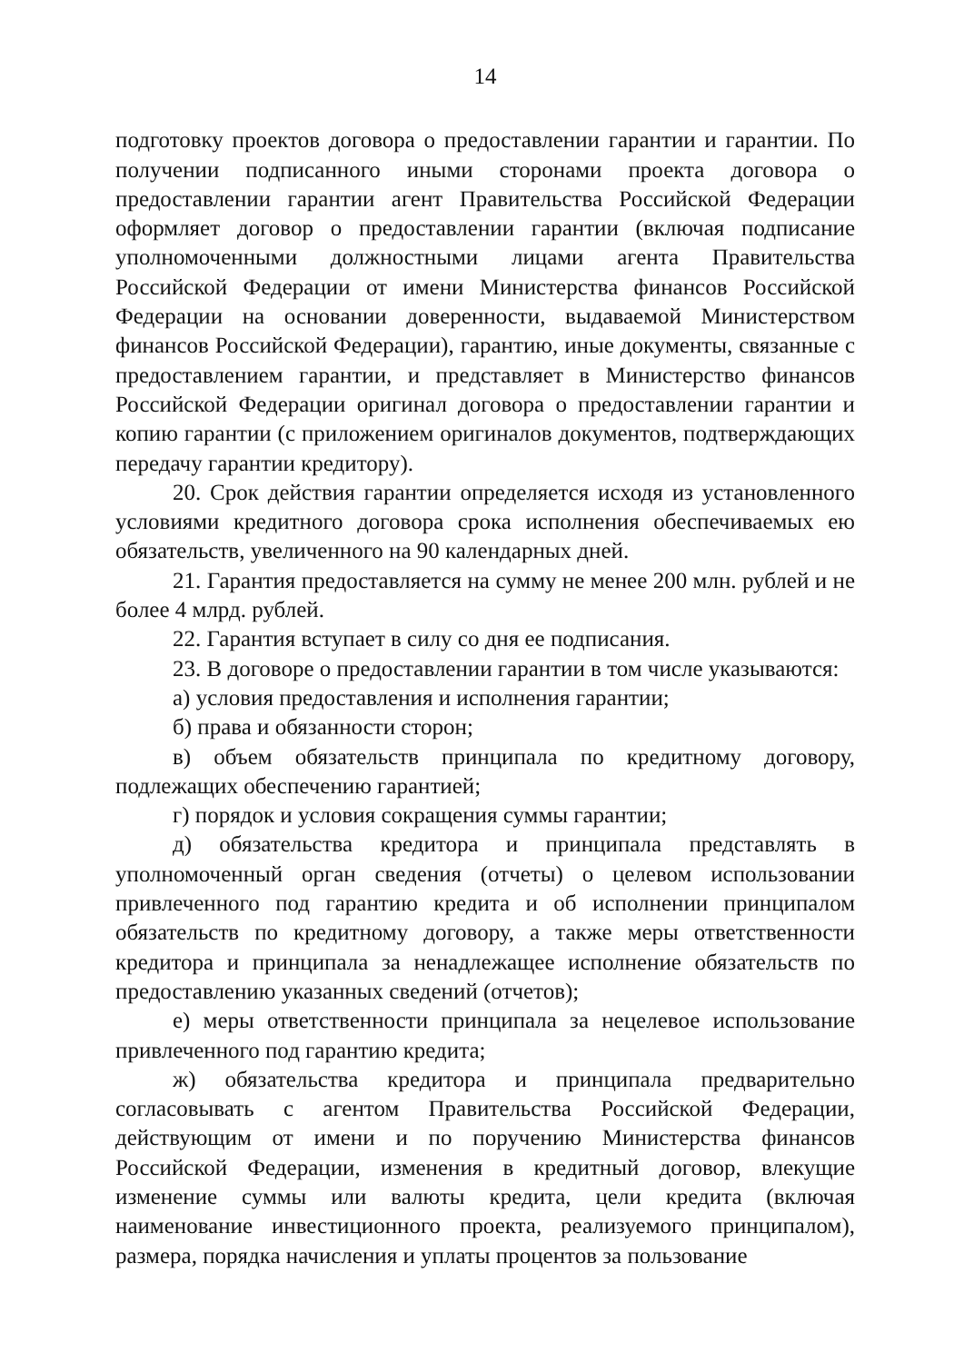14
подготовку проектов договора о предоставлении гарантии и гарантии. По получении подписанного иными сторонами проекта договора о предоставлении гарантии агент Правительства Российской Федерации оформляет договор о предоставлении гарантии (включая подписание уполномоченными должностными лицами агента Правительства Российской Федерации от имени Министерства финансов Российской Федерации на основании доверенности, выдаваемой Министерством финансов Российской Федерации), гарантию, иные документы, связанные с предоставлением гарантии, и представляет в Министерство финансов Российской Федерации оригинал договора о предоставлении гарантии и копию гарантии (с приложением оригиналов документов, подтверждающих передачу гарантии кредитору).
20. Срок действия гарантии определяется исходя из установленного условиями кредитного договора срока исполнения обеспечиваемых ею обязательств, увеличенного на 90 календарных дней.
21. Гарантия предоставляется на сумму не менее 200 млн. рублей и не более 4 млрд. рублей.
22. Гарантия вступает в силу со дня ее подписания.
23. В договоре о предоставлении гарантии в том числе указываются:
а) условия предоставления и исполнения гарантии;
б) права и обязанности сторон;
в) объем обязательств принципала по кредитному договору, подлежащих обеспечению гарантией;
г) порядок и условия сокращения суммы гарантии;
д) обязательства кредитора и принципала представлять в уполномоченный орган сведения (отчеты) о целевом использовании привлеченного под гарантию кредита и об исполнении принципалом обязательств по кредитному договору, а также меры ответственности кредитора и принципала за ненадлежащее исполнение обязательств по предоставлению указанных сведений (отчетов);
е) меры ответственности принципала за нецелевое использование привлеченного под гарантию кредита;
ж) обязательства кредитора и принципала предварительно согласовывать с агентом Правительства Российской Федерации, действующим от имени и по поручению Министерства финансов Российской Федерации, изменения в кредитный договор, влекущие изменение суммы или валюты кредита, цели кредита (включая наименование инвестиционного проекта, реализуемого принципалом), размера, порядка начисления и уплаты процентов за пользование